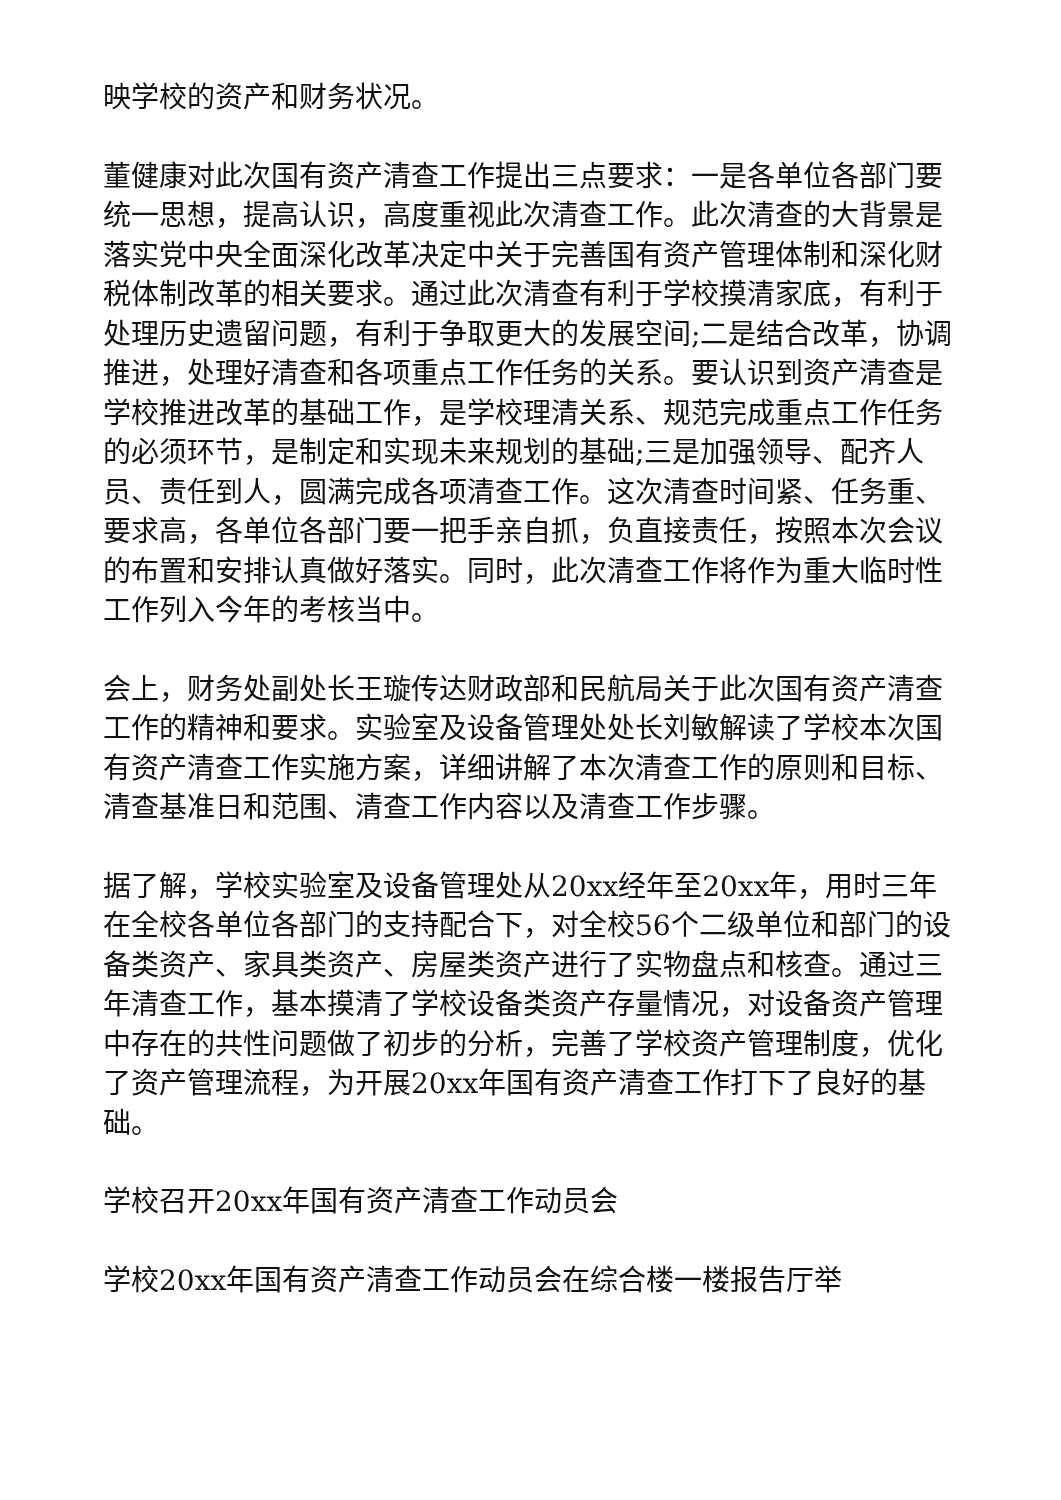映学校的资产和财务状况。
董健康对此次国有资产清查工作提出三点要求：一是各单位各部门要统一思想，提高认识，高度重视此次清查工作。此次清查的大背景是落实党中央全面深化改革决定中关于完善国有资产管理体制和深化财税体制改革的相关要求。通过此次清查有利于学校摸清家底，有利于处理历史遗留问题，有利于争取更大的发展空间;二是结合改革，协调推进，处理好清查和各项重点工作任务的关系。要认识到资产清查是学校推进改革的基础工作，是学校理清关系、规范完成重点工作任务的必须环节，是制定和实现未来规划的基础;三是加强领导、配齐人员、责任到人，圆满完成各项清查工作。这次清查时间紧、任务重、要求高，各单位各部门要一把手亲自抓，负直接责任，按照本次会议的布置和安排认真做好落实。同时，此次清查工作将作为重大临时性工作列入今年的考核当中。
会上，财务处副处长王璇传达财政部和民航局关于此次国有资产清查工作的精神和要求。实验室及设备管理处处长刘敏解读了学校本次国有资产清查工作实施方案，详细讲解了本次清查工作的原则和目标、清查基准日和范围、清查工作内容以及清查工作步骤。
据了解，学校实验室及设备管理处从20xx经年至20xx年，用时三年在全校各单位各部门的支持配合下，对全校56个二级单位和部门的设备类资产、家具类资产、房屋类资产进行了实物盘点和核查。通过三年清查工作，基本摸清了学校设备类资产存量情况，对设备资产管理中存在的共性问题做了初步的分析，完善了学校资产管理制度，优化了资产管理流程，为开展20xx年国有资产清查工作打下了良好的基础。
学校召开20xx年国有资产清查工作动员会
学校20xx年国有资产清查工作动员会在综合楼一楼报告厅举